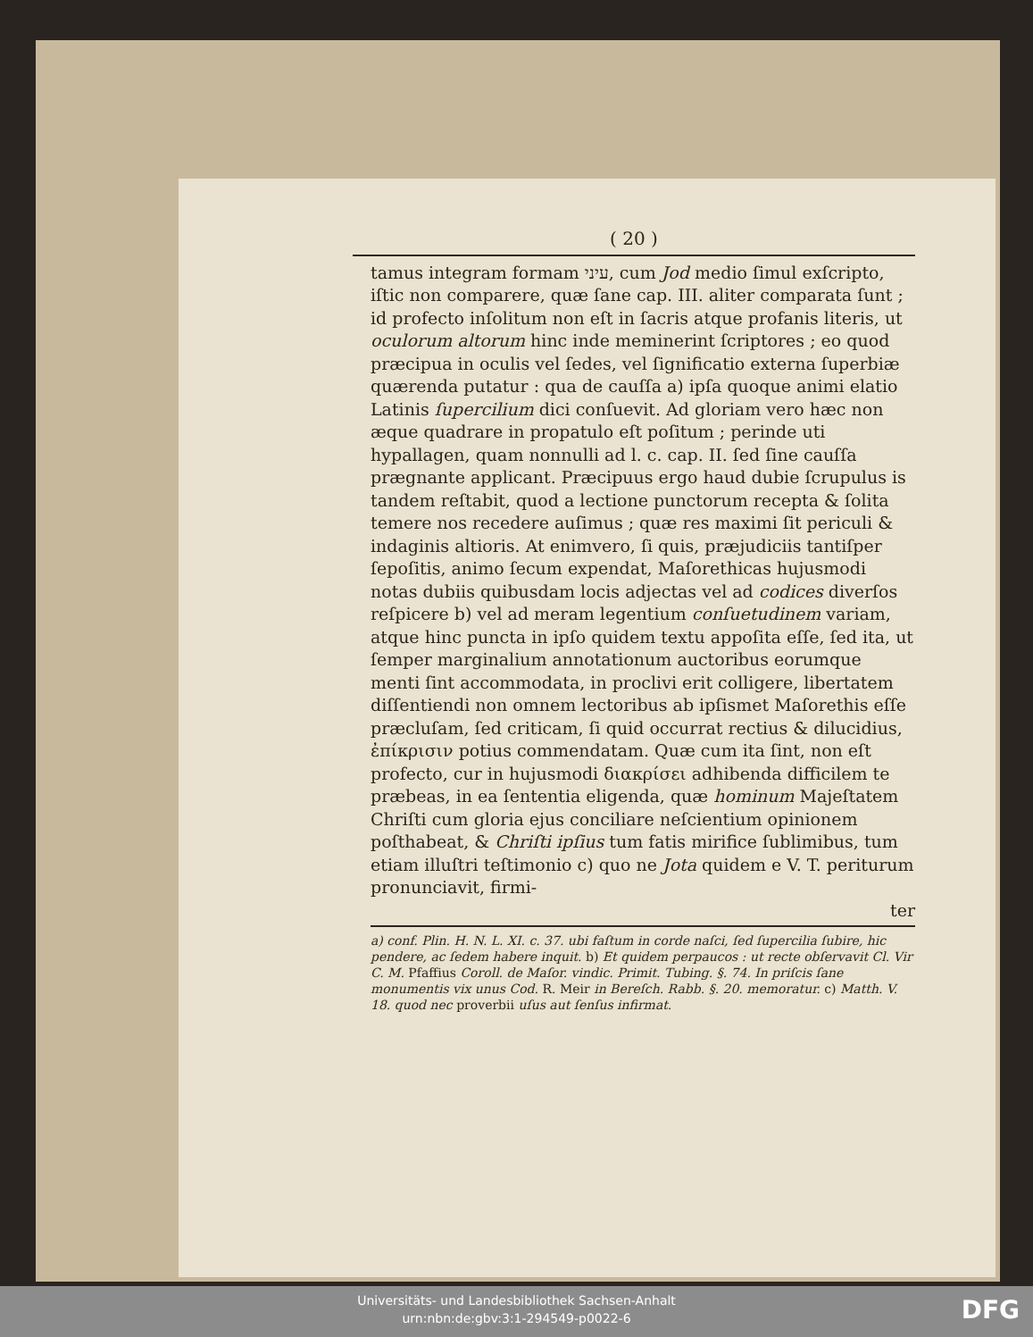( 20 )
tamus integram formam עיני, cum Jod medio ſimul exſcripto, iſtic non comparere, quæ ſane cap. III. aliter comparata ſunt ; id profecto inſolitum non eſt in ſacris atque profanis literis, ut oculorum altorum hinc inde meminerint ſcriptores ; eo quod præcipua in oculis vel ſedes, vel ſignificatio externa ſuperbiæ quærenda putatur : qua de cauſſa a) ipſa quoque animi elatio Latinis ſupercilium dici conſuevit. Ad gloriam vero hæc non æque quadrare in propatulo eſt poſitum ; perinde uti hypallagen, quam nonnulli ad l. c. cap. II. ſed ſine cauſſa prægnante applicant. Præcipuus ergo haud dubie ſcrupulus is tandem reſtabit, quod a lectione punctorum recepta & ſolita temere nos recedere auſimus ; quæ res maximi ſit periculi & indaginis altioris. At enimvero, ſi quis, præjudiciis tantiſper ſepoſitis, animo ſecum expendat, Maſorethicas hujusmodi notas dubiis quibusdam locis adjectas vel ad codices diverſos reſpicere b) vel ad meram legentium conſuetudinem variam, atque hinc puncta in ipſo quidem textu appoſita eſſe, ſed ita, ut ſemper marginalium annotationum auctoribus eorumque menti ſint accommodata, in proclivi erit colligere, libertatem diſſentiendi non omnem lectoribus ab ipſismet Maſorethis eſſe præcluſam, ſed criticam, ſi quid occurrat rectius & dilucidius, ἐπίκρισιν potius commendatam. Quæ cum ita ſint, non eſt profecto, cur in hujusmodi διακρίσει adhibenda difficilem te præbeas, in ea ſententia eligenda, quæ hominum Majeſtatem Chriſti cum gloria ejus conciliare neſcientium opinionem poſthabeat, & Chriſti ipſius tum fatis mirifice ſublimibus, tum etiam illuſtri teſtimonio c) quo ne Jota quidem e V. T. periturum pronunciavit, firmi-
ter
a) conf. Plin. H. N. L. XI. c. 37. ubi faſtum in corde naſci, ſed ſupercilia ſubire, hic pendere, ac ſedem habere inquit. b) Et quidem perpaucos : ut recte obſervavit Cl. Vir C. M. Pfaffius Coroll. de Maſor. vindic. Primit. Tubing. §. 74. In priſcis ſane monumentis vix unus Cod. R. Meir in Bereſch. Rabb. §. 20. memoratur. c) Matth. V. 18. quod nec proverbii uſus aut ſenſus infirmat.
Universitäts- und Landesbibliothek Sachsen-Anhalt
urn:nbn:de:gbv:3:1-294549-p0022-6
DFG